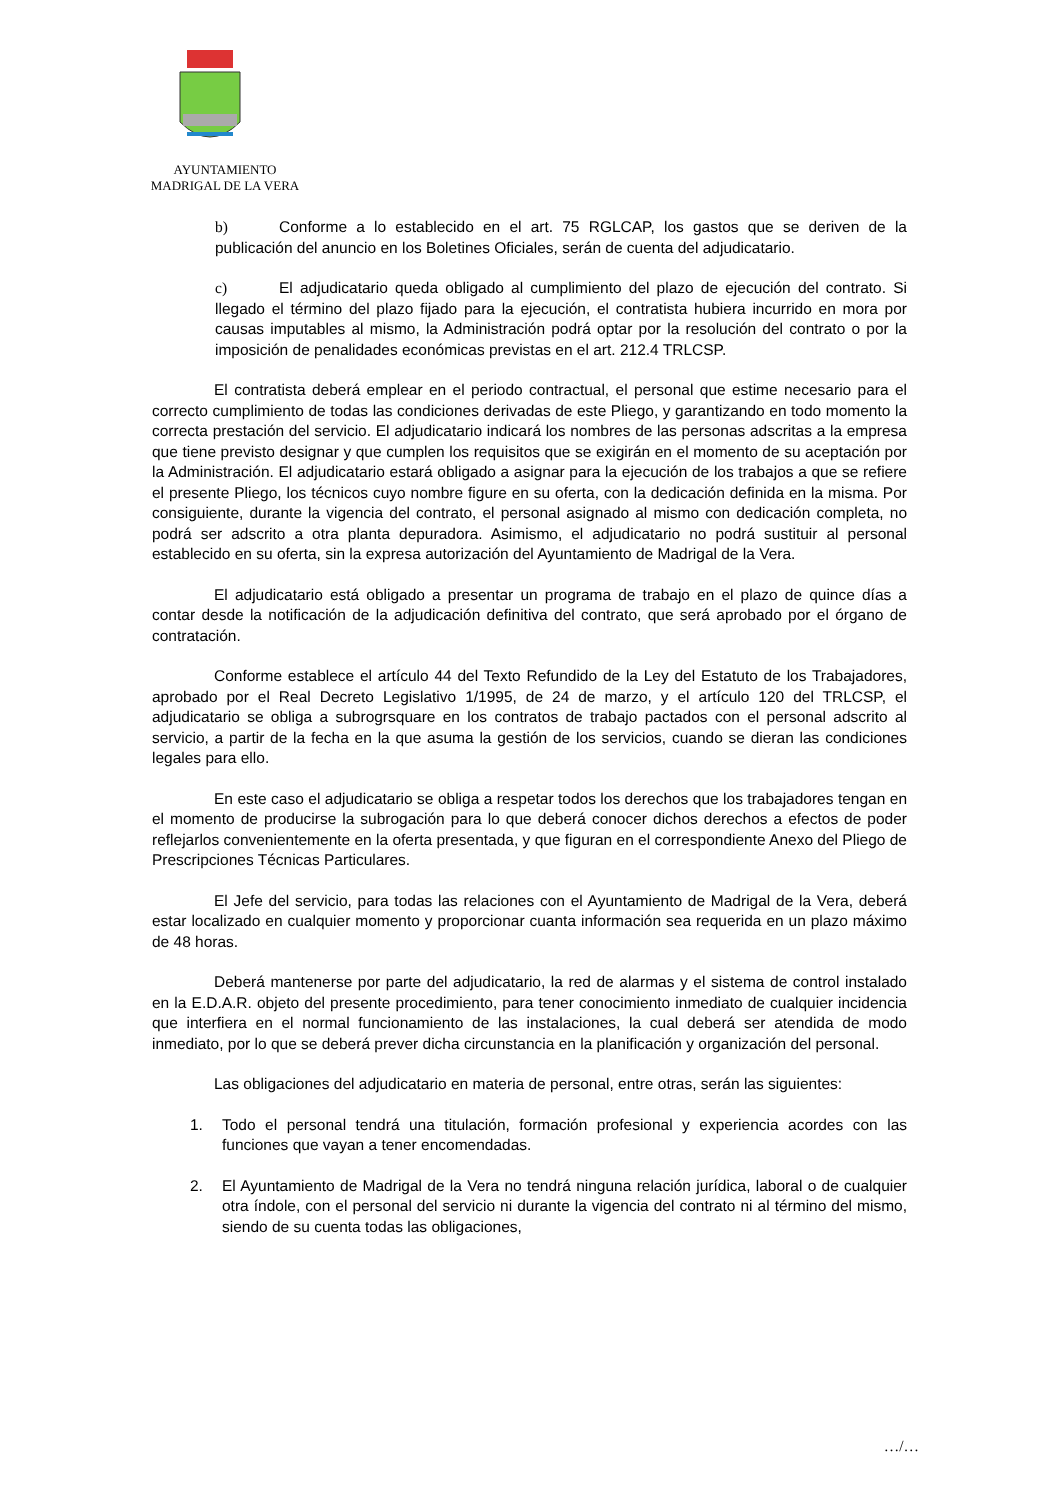AYUNTAMIENTO
MADRIGAL DE LA VERA
b) Conforme a lo establecido en el art. 75 RGLCAP, los gastos que se deriven de la publicación del anuncio en los Boletines Oficiales, serán de cuenta del adjudicatario.
c) El adjudicatario queda obligado al cumplimiento del plazo de ejecución del contrato. Si llegado el término del plazo fijado para la ejecución, el contratista hubiera incurrido en mora por causas imputables al mismo, la Administración podrá optar por la resolución del contrato o por la imposición de penalidades económicas previstas en el art. 212.4 TRLCSP.
El contratista deberá emplear en el periodo contractual, el personal que estime necesario para el correcto cumplimiento de todas las condiciones derivadas de este Pliego, y garantizando en todo momento la correcta prestación del servicio. El adjudicatario indicará los nombres de las personas adscritas a la empresa que tiene previsto designar y que cumplen los requisitos que se exigirán en el momento de su aceptación por la Administración. El adjudicatario estará obligado a asignar para la ejecución de los trabajos a que se refiere el presente Pliego, los técnicos cuyo nombre figure en su oferta, con la dedicación definida en la misma. Por consiguiente, durante la vigencia del contrato, el personal asignado al mismo con dedicación completa, no podrá ser adscrito a otra planta depuradora. Asimismo, el adjudicatario no podrá sustituir al personal establecido en su oferta, sin la expresa autorización del Ayuntamiento de Madrigal de la Vera.
El adjudicatario está obligado a presentar un programa de trabajo en el plazo de quince días a contar desde la notificación de la adjudicación definitiva del contrato, que será aprobado por el órgano de contratación.
Conforme establece el artículo 44 del Texto Refundido de la Ley del Estatuto de los Trabajadores, aprobado por el Real Decreto Legislativo 1/1995, de 24 de marzo, y el artículo 120 del TRLCSP, el adjudicatario se obliga a subrogrsquare en los contratos de trabajo pactados con el personal adscrito al servicio, a partir de la fecha en la que asuma la gestión de los servicios, cuando se dieran las condiciones legales para ello.
En este caso el adjudicatario se obliga a respetar todos los derechos que los trabajadores tengan en el momento de producirse la subrogación para lo que deberá conocer dichos derechos a efectos de poder reflejarlos convenientemente en la oferta presentada, y que figuran en el correspondiente Anexo del Pliego de Prescripciones Técnicas Particulares.
El Jefe del servicio, para todas las relaciones con el Ayuntamiento de Madrigal de la Vera, deberá estar localizado en cualquier momento y proporcionar cuanta información sea requerida en un plazo máximo de 48 horas.
Deberá mantenerse por parte del adjudicatario, la red de alarmas y el sistema de control instalado en la E.D.A.R. objeto del presente procedimiento, para tener conocimiento inmediato de cualquier incidencia que interfiera en el normal funcionamiento de las instalaciones, la cual deberá ser atendida de modo inmediato, por lo que se deberá prever dicha circunstancia en la planificación y organización del personal.
Las obligaciones del adjudicatario en materia de personal, entre otras, serán las siguientes:
1. Todo el personal tendrá una titulación, formación profesional y experiencia acordes con las funciones que vayan a tener encomendadas.
2. El Ayuntamiento de Madrigal de la Vera no tendrá ninguna relación jurídica, laboral o de cualquier otra índole, con el personal del servicio ni durante la vigencia del contrato ni al término del mismo, siendo de su cuenta todas las obligaciones,
…/…